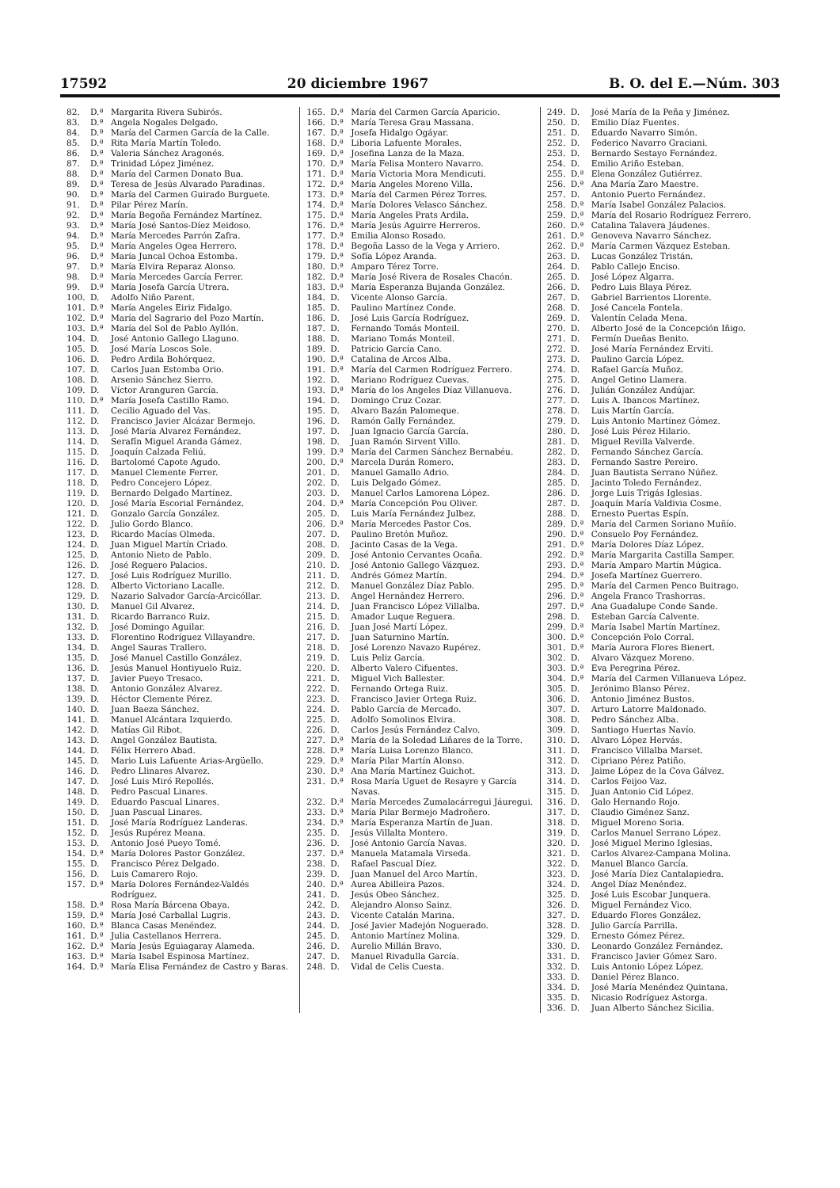17592 20 diciembre 1967 B. O. del E.—Núm. 303
82. D.ª Margarita Rivera Subirós.
83. D.ª Angela Nogales Delgado.
84. D.ª María del Carmen García de la Calle.
85. D.ª Rita María Martín Toledo.
86. D.ª Valeria Sánchez Aragonés.
87. D.ª Trinidad López Jiménez.
88. D.ª María del Carmen Donato Bua.
89. D.ª Teresa de Jesús Alvarado Paradinas.
90. D.ª María del Carmen Guirado Burguete.
91. D.ª Pilar Pérez Marín.
92. D.ª María Begoña Fernández Martínez.
93. D.ª María José Santos-Díez Meidoso.
94. D.ª María Mercedes Parrón Zafra.
95. D.ª María Angeles Ogea Herrero.
96. D.ª María Juncal Ochoa Estomba.
97. D.ª María Elvira Reparaz Alonso.
98. D.ª María Mercedes García Ferrer.
99. D.ª María Josefa García Utrera.
100. D. Adolfo Niño Parent.
101. D.ª María Angeles Eiriz Fidalgo.
102. D.ª María del Sagrario del Pozo Martín.
103. D.ª María del Sol de Pablo Ayllón.
104. D. José Antonio Gallego Llaguno.
105. D. José María Loscos Sole.
106. D. Pedro Ardila Bohórquez.
107. D. Carlos Juan Estomba Orio.
108. D. Arsenio Sánchez Sierro.
109. D. Víctor Aranguren García.
110. D.ª María Josefa Castillo Ramo.
111. D. Cecilio Aguado del Vas.
112. D. Francisco Javier Alcázar Bermejo.
113. D. José María Alvarez Fernández.
114. D. Serafín Miguel Aranda Gámez.
115. D. Joaquín Calzada Feliú.
116. D. Bartolomé Capote Agudo.
117. D. Manuel Clemente Ferrer.
118. D. Pedro Concejero López.
119. D. Bernardo Delgado Martínez.
120. D. José María Escorial Fernández.
121. D. Gonzalo García González.
122. D. Julio Gordo Blanco.
123. D. Ricardo Macías Olmeda.
124. D. Juan Miguel Martín Criado.
125. D. Antonio Nieto de Pablo.
126. D. José Reguero Palacios.
127. D. José Luis Rodríguez Murillo.
128. D. Alberto Victoriano Lacalle.
129. D. Nazario Salvador García-Arcicóllar.
130. D. Manuel Gil Alvarez.
131. D. Ricardo Barranco Ruiz.
132. D. José Domingo Aguilar.
133. D. Florentino Rodríguez Villayandre.
134. D. Angel Sauras Trallero.
135. D. José Manuel Castillo González.
136. D. Jesús Manuel Hontiyuelo Ruiz.
137. D. Javier Pueyo Tresaco.
138. D. Antonio González Alvarez.
139. D. Héctor Clemente Pérez.
140. D. Juan Baeza Sánchez.
141. D. Manuel Alcántara Izquierdo.
142. D. Matías Gil Ribot.
143. D. Angel González Bautista.
144. D. Félix Herrero Abad.
145. D. Mario Luis Lafuente Arias-Argüello.
146. D. Pedro Llinares Alvarez.
147. D. José Luis Miró Repollés.
148. D. Pedro Pascual Linares.
149. D. Eduardo Pascual Linares.
150. D. Juan Pascual Linares.
151. D. José María Rodríguez Landeras.
152. D. Jesús Rupérez Meana.
153. D. Antonio José Pueyo Tomé.
154. D.ª María Dolores Pastor González.
155. D. Francisco Pérez Delgado.
156. D. Luis Camarero Rojo.
157. D.ª María Dolores Fernández-Valdés Rodríguez.
158. D.ª Rosa María Bárcena Obaya.
159. D.ª María José Carballal Lugris.
160. D.ª Blanca Casas Menéndez.
161. D.ª Julia Castellanos Herrera.
162. D.ª María Jesús Eguiagaray Alameda.
163. D.ª María Isabel Espinosa Martínez.
164. D.ª María Elisa Fernández de Castro y Baras.
165. D.ª María del Carmen García Aparicio.
166. D.ª María Teresa Grau Massana.
167. D.ª Josefa Hidalgo Ogáyar.
168. D.ª Liboria Lafuente Morales.
169. D.ª Josefina Lanza de la Maza.
170. D.ª María Felisa Montero Navarro.
171. D.ª María Victoria Mora Mendicuti.
172. D.ª María Angeles Moreno Villa.
173. D.ª María del Carmen Pérez Torres.
174. D.ª María Dolores Velasco Sánchez.
175. D.ª María Angeles Prats Ardila.
176. D.ª María Jesús Aguirre Herreros.
177. D.ª Emilia Alonso Rosado.
178. D.ª Begoña Lasso de la Vega y Arriero.
179. D.ª Sofía López Aranda.
180. D.ª Amparo Térez Torre.
182. D.ª María José Rivera de Rosales Chacón.
183. D.ª María Esperanza Bujanda González.
184. D. Vicente Alonso García.
185. D. Paulino Martínez Conde.
186. D. José Luis García Rodríguez.
187. D. Fernando Tomás Monteil.
188. D. Mariano Tomás Monteil.
189. D. Patricio García Cano.
190. D.ª Catalina de Arcos Alba.
191. D.ª María del Carmen Rodríguez Ferrero.
192. D. Mariano Rodríguez Cuevas.
193. D.ª María de los Angeles Díaz Villanueva.
194. D. Domingo Cruz Cozar.
195. D. Alvaro Bazán Palomeque.
196. D. Ramón Gally Fernández.
197. D. Juan Ignacio García García.
198. D. Juan Ramón Sirvent Villo.
199. D.ª María del Carmen Sánchez Bernabéu.
200. D.ª Marcela Durán Romero.
201. D. Manuel Gamallo Adrio.
202. D. Luis Delgado Gómez.
203. D. Manuel Carlos Lamorena López.
204. D.ª María Concepción Pou Oliver.
205. D. Luis María Fernández Julbez.
206. D.ª María Mercedes Pastor Cos.
207. D. Paulino Bretón Muñoz.
208. D. Jacinto Casas de la Vega.
209. D. José Antonio Cervantes Ocaña.
210. D. José Antonio Gallego Vázquez.
211. D. Andrés Gómez Martín.
212. D. Manuel González Díaz Pablo.
213. D. Angel Hernández Herrero.
214. D. Juan Francisco López Villalba.
215. D. Amador Luque Reguera.
216. D. Juan José Martí López.
217. D. Juan Saturnino Martín.
218. D. José Lorenzo Navazo Rupérez.
219. D. Luis Peliz García.
220. D. Alberto Valero Cifuentes.
221. D. Miguel Vich Ballester.
222. D. Fernando Ortega Ruiz.
223. D. Francisco Javier Ortega Ruiz.
224. D. Pablo García de Mercado.
225. D. Adolfo Somolinos Elvira.
226. D. Carlos Jesús Fernández Calvo.
227. D.ª María de la Soledad Liñares de la Torre.
228. D.ª María Luisa Lorenzo Blanco.
229. D.ª María Pilar Martín Alonso.
230. D.ª Ana María Martínez Guichot.
231. D.ª Rosa María Uguet de Resayre y García Navas.
232. D.ª María Mercedes Zumalacárregui Jáuregui.
233. D.ª María Pilar Bermejo Madroñero.
234. D.ª María Esperanza Martín de Juan.
235. D. Jesús Villalta Montero.
236. D. José Antonio García Navas.
237. D.ª Manuela Matamala Virseda.
238. D. Rafael Pascual Díez.
239. D. Juan Manuel del Arco Martín.
240. D.ª Aurea Abilleira Pazos.
241. D. Jesús Obeo Sánchez.
242. D. Alejandro Alonso Sainz.
243. D. Vicente Catalán Marina.
244. D. José Javier Madejón Noguerado.
245. D. Antonio Martínez Molina.
246. D. Aurelio Millán Bravo.
247. D. Manuel Rivadulla García.
248. D. Vidal de Celis Cuesta.
249. D. José María de la Peña y Jiménez.
250. D. Emilio Díaz Fuentes.
251. D. Eduardo Navarro Simón.
252. D. Federico Navarro Graciani.
253. D. Bernardo Sestayo Fernández.
254. D. Emilio Ariño Esteban.
255. D.ª Elena González Gutiérrez.
256. D.ª Ana María Zaro Maestre.
257. D. Antonio Puerto Fernández.
258. D.ª María Isabel González Palacios.
259. D.ª María del Rosario Rodríguez Ferrero.
260. D.ª Catalina Talavera Jáudenes.
261. D.ª Genoveva Navarro Sánchez.
262. D.ª María Carmen Vázquez Esteban.
263. D. Lucas González Tristán.
264. D. Pablo Callejo Enciso.
265. D. José López Algarra.
266. D. Pedro Luis Blaya Pérez.
267. D. Gabriel Barrientos Llorente.
268. D. José Cancela Fontela.
269. D. Valentín Celada Mena.
270. D. Alberto José de la Concepción Iñigo.
271. D. Fermín Dueñas Benito.
272. D. José María Fernández Erviti.
273. D. Paulino García López.
274. D. Rafael García Muñoz.
275. D. Angel Getino Llamera.
276. D. Julián González Andújar.
277. D. Luis A. Ibancos Martínez.
278. D. Luis Martín García.
279. D. Luis Antonio Martínez Gómez.
280. D. José Luis Pérez Hilario.
281. D. Miguel Revilla Valverde.
282. D. Fernando Sánchez García.
283. D. Fernando Sastre Pereiro.
284. D. Juan Bautista Serrano Núñez.
285. D. Jacinto Toledo Fernández.
286. D. Jorge Luis Trigás Iglesias.
287. D. Joaquín María Valdivia Cosme.
288. D. Ernesto Puertas Espín.
289. D.ª María del Carmen Soriano Muñío.
290. D.ª Consuelo Poy Fernández.
291. D.ª María Dolores Díaz López.
292. D.ª María Margarita Castilla Samper.
293. D.ª María Amparo Martín Múgica.
294. D.ª Josefa Martínez Guerrero.
295. D.ª María del Carmen Penco Buitrago.
296. D.ª Angela Franco Trashorras.
297. D.ª Ana Guadalupe Conde Sande.
298. D. Esteban García Calvente.
299. D.ª María Isabel Martín Martínez.
300. D.ª Concepción Polo Corral.
301. D.ª María Aurora Flores Bienert.
302. D. Alvaro Vázquez Moreno.
303. D.ª Eva Peregrina Pérez.
304. D.ª María del Carmen Villanueva López.
305. D. Jerónimo Blanso Pérez.
306. D. Antonio Jiménez Bustos.
307. D. Arturo Latorre Maldonado.
308. D. Pedro Sánchez Alba.
309. D. Santiago Huertas Navío.
310. D. Alvaro López Hervás.
311. D. Francisco Villalba Marset.
312. D. Cipriano Pérez Patiño.
313. D. Jaime López de la Cova Gálvez.
314. D. Carlos Feijoo Vaz.
315. D. Juan Antonio Cid López.
316. D. Galo Hernando Rojo.
317. D. Claudio Giménez Sanz.
318. D. Miguel Moreno Soria.
319. D. Carlos Manuel Serrano López.
320. D. José Miguel Merino Iglesias.
321. D. Carlos Alvarez-Campana Molina.
322. D. Manuel Blanco García.
323. D. José María Díez Cantalapiedra.
324. D. Angel Díaz Menéndez.
325. D. José Luis Escobar Junquera.
326. D. Miguel Fernández Vico.
327. D. Eduardo Flores González.
328. D. Julio García Parrilla.
329. D. Ernesto Gómez Pérez.
330. D. Leonardo González Fernández.
331. D. Francisco Javier Gómez Saro.
332. D. Luis Antonio López López.
333. D. Daniel Pérez Blanco.
334. D. José María Menéndez Quintana.
335. D. Nicasio Rodríguez Astorga.
336. D. Juan Alberto Sánchez Sicilia.